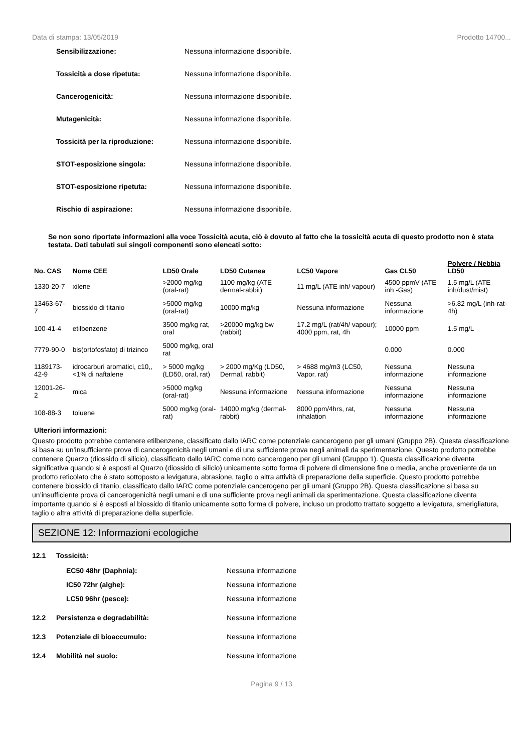Data di stampa: 13/05/2019 Prodotto 14700...
Sensibilizzazione: Nessuna informazione disponibile.
Tossicità a dose ripetuta: Nessuna informazione disponibile.
Cancerogenicità: Nessuna informazione disponibile.
Mutagenicità: Nessuna informazione disponibile.
Tossicità per la riproduzione: Nessuna informazione disponibile.
STOT-esposizione singola: Nessuna informazione disponibile.
STOT-esposizione ripetuta: Nessuna informazione disponibile.
Rischio di aspirazione: Nessuna informazione disponibile.
Se non sono riportate informazioni alla voce Tossicità acuta, ciò è dovuto al fatto che la tossicità acuta di questo prodotto non è stata testata. Dati tabulati sui singoli componenti sono elencati sotto:
| No. CAS | Nome CEE | LD50 Orale | LD50 Cutanea | LC50 Vapore | Gas CL50 | Polvere / Nebbia LD50 |
| --- | --- | --- | --- | --- | --- | --- |
| 1330-20-7 | xilene | >2000 mg/kg (oral-rat) | 1100 mg/kg (ATE dermal-rabbit) | 11 mg/L (ATE inh/ vapour) | 4500 ppmV (ATE inh -Gas) | 1.5 mg/L (ATE inh/dust/mist) |
| 13463-67-7 | biossido di titanio | >5000 mg/kg (oral-rat) | 10000 mg/kg | Nessuna informazione | Nessuna informazione | >6.82 mg/L (inh-rat-4h) |
| 100-41-4 | etilbenzene | 3500 mg/kg rat, oral | >20000 mg/kg bw (rabbit) | 17.2 mg/L (rat/4h/ vapour); 4000 ppm, rat, 4h | 10000 ppm | 1.5 mg/L |
| 7779-90-0 | bis(ortofosfato) di trizinco | 5000 mg/kg, oral rat | | | 0.000 | 0.000 |
| 1189173-42-9 | idrocarburi aromatici, c10,, <1% di naftalene | > 5000 mg/kg (LD50, oral, rat) | > 2000 mg/Kg (LD50, Dermal, rabbit) | > 4688 mg/m3 (LC50, Vapor, rat) | Nessuna informazione | Nessuna informazione |
| 12001-26-2 | mica | >5000 mg/kg (oral-rat) | Nessuna informazione | Nessuna informazione | Nessuna informazione | Nessuna informazione |
| 108-88-3 | toluene | 5000 mg/kg (oral-rat) | 14000 mg/kg (dermal-rabbit) | 8000 ppm/4hrs, rat, inhalation | Nessuna informazione | Nessuna informazione |
Ulteriori informazioni:
Questo prodotto potrebbe contenere etilbenzene, classificato dallo IARC come potenziale cancerogeno per gli umani (Gruppo 2B). Questa classificazione si basa su un’insufficiente prova di cancerogenicità negli umani e di una sufficiente prova negli animali da sperimentazione. Questo prodotto potrebbe contenere Quarzo (diossido di silicio), classificato dallo IARC come noto cancerogeno per gli umani (Gruppo 1). Questa classificazione diventa significativa quando si è esposti al Quarzo (diossido di silicio) unicamente sotto forma di polvere di dimensione fine o media, anche proveniente da un prodotto reticolato che è stato sottoposto a levigatura, abrasione, taglio o altra attività di preparazione della superficie. Questo prodotto potrebbe contenere biossido di titanio, classificato dallo IARC come potenziale cancerogeno per gli umani (Gruppo 2B). Questa classificazione si basa su un’insufficiente prova di cancerogenicità negli umani e di una sufficiente prova negli animali da sperimentazione. Questa classificazione diventa importante quando si è esposti al biossido di titanio unicamente sotto forma di polvere, incluso un prodotto trattato soggetto a levigatura, smerigliatura, taglio o altra attività di preparazione della superficie.
SEZIONE 12: Informazioni ecologiche
12.1 Tossicità:
EC50 48hr (Daphnia): Nessuna informazione
IC50 72hr (alghe): Nessuna informazione
LC50 96hr (pesce): Nessuna informazione
12.2 Persistenza e degradabilità: Nessuna informazione
12.3 Potenziale di bioaccumulo: Nessuna informazione
12.4 Mobilità nel suolo: Nessuna informazione
Pagina 9 / 13